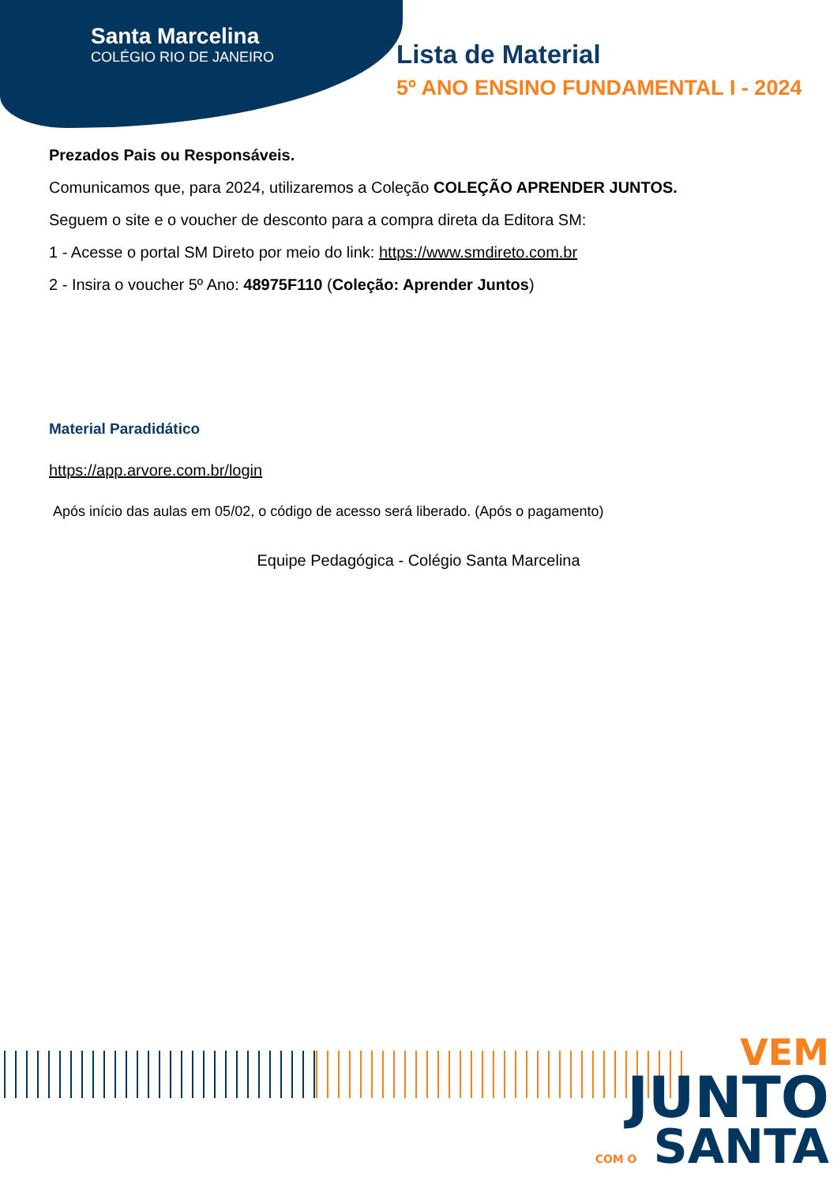Santa Marcelina
COLÉGIO RIO DE JANEIRO
Lista de Material
5º ANO ENSINO FUNDAMENTAL I - 2024
Prezados Pais ou Responsáveis.
Comunicamos que, para 2024, utilizaremos a Coleção COLEÇÃO APRENDER JUNTOS.
Seguem o site e o voucher de desconto para a compra direta da Editora SM:
1 - Acesse o portal SM Direto por meio do link: https://www.smdireto.com.br
2 - Insira o voucher 5º Ano: 48975F110 (Coleção: Aprender Juntos)
Material Paradidático
https://app.arvore.com.br/login
Após início das aulas em 05/02, o código de acesso será liberado. (Após o pagamento)
Equipe Pedagógica - Colégio Santa Marcelina
VEM
JUNTO
COM O SANTA